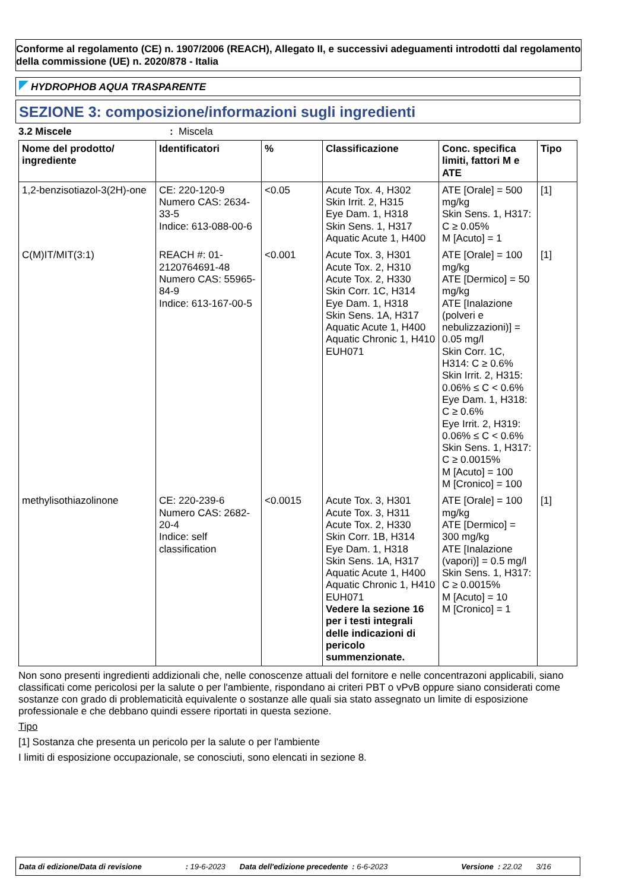Conforme al regolamento (CE) n. 1907/2006 (REACH), Allegato II, e successivi adeguamenti introdotti dal regolamento della commissione (UE) n. 2020/878 - Italia
HYDROPHOB AQUA TRASPARENTE
SEZIONE 3: composizione/informazioni sugli ingredienti
3.2 Miscele: Miscela
| Nome del prodotto/ ingrediente | Identificatori | % | Classificazione | Conc. specifica limiti, fattori M e ATE | Tipo |
| --- | --- | --- | --- | --- | --- |
| 1,2-benzisotiazol-3(2H)-one | CE: 220-120-9 Numero CAS: 2634-33-5 Indice: 613-088-00-6 | <0.05 | Acute Tox. 4, H302 Skin Irrit. 2, H315 Eye Dam. 1, H318 Skin Sens. 1, H317 Aquatic Acute 1, H400 | ATE [Orale] = 500 mg/kg Skin Sens. 1, H317: C ≥ 0.05% M [Acuto] = 1 | [1] |
| C(M)IT/MIT(3:1) | REACH #: 01-2120764691-48 Numero CAS: 55965-84-9 Indice: 613-167-00-5 | <0.001 | Acute Tox. 3, H301 Acute Tox. 2, H310 Acute Tox. 2, H330 Skin Corr. 1C, H314 Eye Dam. 1, H318 Skin Sens. 1A, H317 Aquatic Acute 1, H400 Aquatic Chronic 1, H410 EUH071 | ATE [Orale] = 100 mg/kg ATE [Dermico] = 50 mg/kg ATE [Inalazione (polveri e nebulizzazioni)] = 0.05 mg/l Skin Corr. 1C, H314: C ≥ 0.6% Skin Irrit. 2, H315: 0.06% ≤ C < 0.6% Eye Dam. 1, H318: C ≥ 0.6% Eye Irrit. 2, H319: 0.06% ≤ C < 0.6% Skin Sens. 1, H317: C ≥ 0.0015% M [Acuto] = 100 M [Cronico] = 100 | [1] |
| methylisothiazolinone | CE: 220-239-6 Numero CAS: 2682-20-4 Indice: self classification | <0.0015 | Acute Tox. 3, H301 Acute Tox. 3, H311 Acute Tox. 2, H330 Skin Corr. 1B, H314 Eye Dam. 1, H318 Skin Sens. 1A, H317 Aquatic Acute 1, H400 Aquatic Chronic 1, H410 EUH071 Vedere la sezione 16 per i testi integrali delle indicazioni di pericolo summenzionate. | ATE [Orale] = 100 mg/kg ATE [Dermico] = 300 mg/kg ATE [Inalazione (vapori)] = 0.5 mg/l Skin Sens. 1, H317: C ≥ 0.0015% M [Acuto] = 10 M [Cronico] = 1 | [1] |
Non sono presenti ingredienti addizionali che, nelle conoscenze attuali del fornitore e nelle concentrazoni applicabili, siano classificati come pericolosi per la salute o per l'ambiente, rispondano ai criteri PBT o vPvB oppure siano considerati come sostanze con grado di problematicità equivalente o sostanze alle quali sia stato assegnato un limite di esposizione professionale e che debbano quindi essere riportati in questa sezione.
Tipo
[1] Sostanza che presenta un pericolo per la salute o per l'ambiente
I limiti di esposizione occupazionale, se conosciuti, sono elencati in sezione 8.
Data di edizione/Data di revisione: 19-6-2023 Data dell'edizione precedente : 6-6-2023 Versione : 22.02 3/16